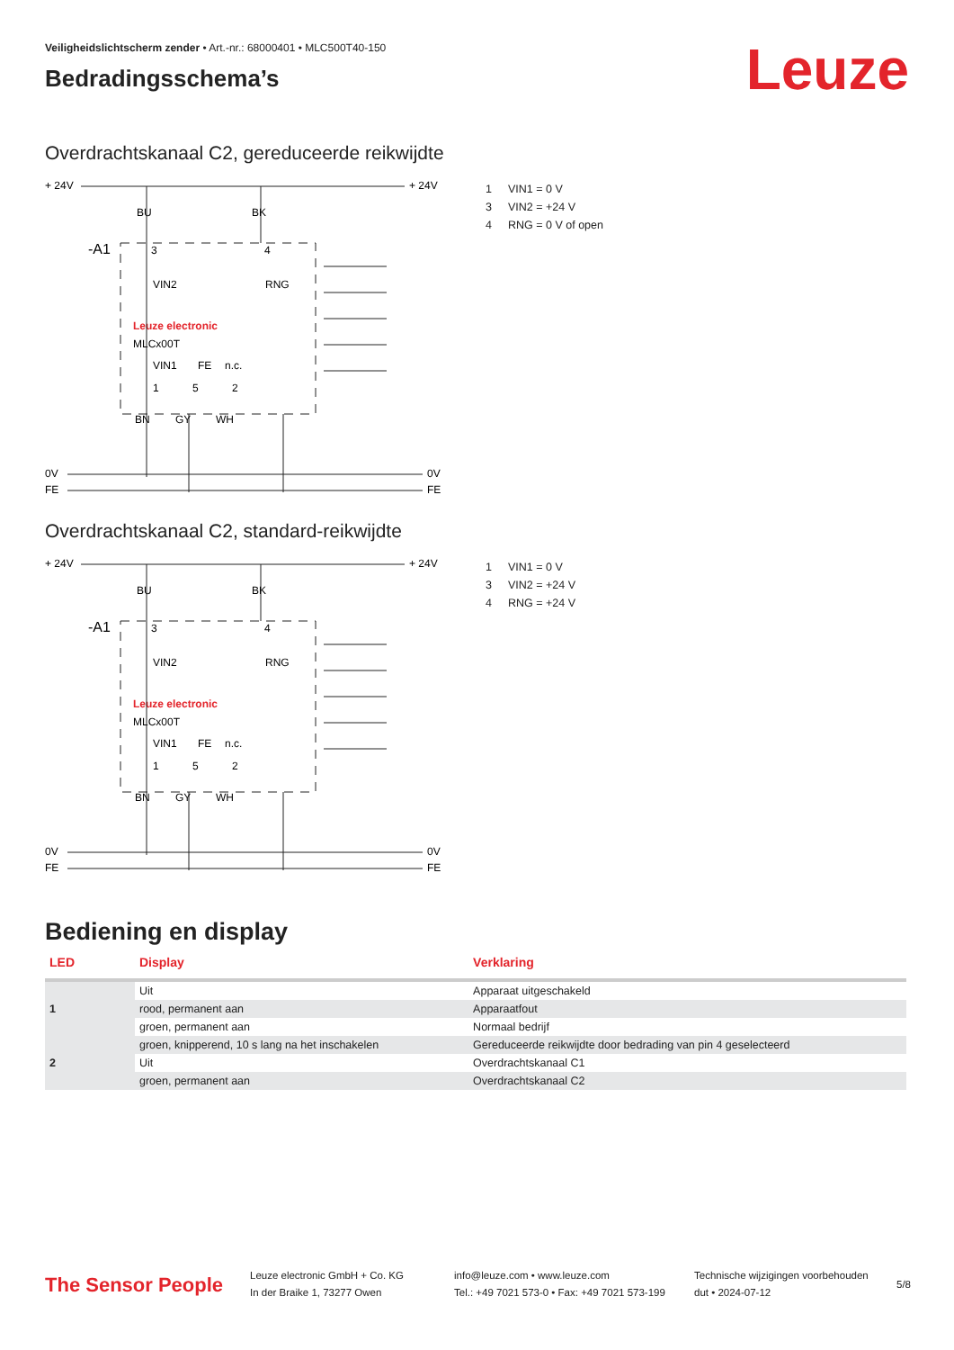Veiligheidslichtscherm zender • Art.-nr.: 68000401 • MLC500T40-150
Bedradingsschema’s
Leuze
Overdrachtskanaal C2, gereduceerde reikwijdte
+ 24V
+ 24V
-A1
Leuze electronic
MLCx00T
0V
0V
FE
FE
BU
BK
3
4
1
5
2
VIN2
RNG
VIN1
FE
n.c.
BN
GY
WH
1 VIN1 = 0 V
3 VIN2 = +24 V
4 RNG = 0 V of open
Overdrachtskanaal C2, standard-reikwijdte
+ 24V
+ 24V
-A1
Leuze electronic
MLCx00T
0V
0V
FE
FE
BU
BK
3
4
1
5
2
VIN2
RNG
VIN1
FE
n.c.
BN
GY
WH
1 VIN1 = 0 V
3 VIN2 = +24 V
4 RNG = +24 V
Bediening en display
| LED | Display | Verklaring |
| --- | --- | --- |
| 1 | Uit | Apparaat uitgeschakeld |
| | rood, permanent aan | Apparaatfout |
| | groen, permanent aan | Normaal bedrijf |
| 2 | groen, knipperend, 10 s lang na het inschakelen | Gereduceerde reikwijdte door bedrading van pin 4 geselecteerd |
| | Uit | Overdrachtskanaal C1 |
| | groen, permanent aan | Overdrachtskanaal C2 |
The Sensor People
Leuze electronic GmbH + Co. KG
In der Braike 1, 73277 Owen
info@leuze.com • www.leuze.com
Tel.: +49 7021 573-0 • Fax: +49 7021 573-199
Technische wijzigingen voorbehouden
dut • 2024-07-12
5/8